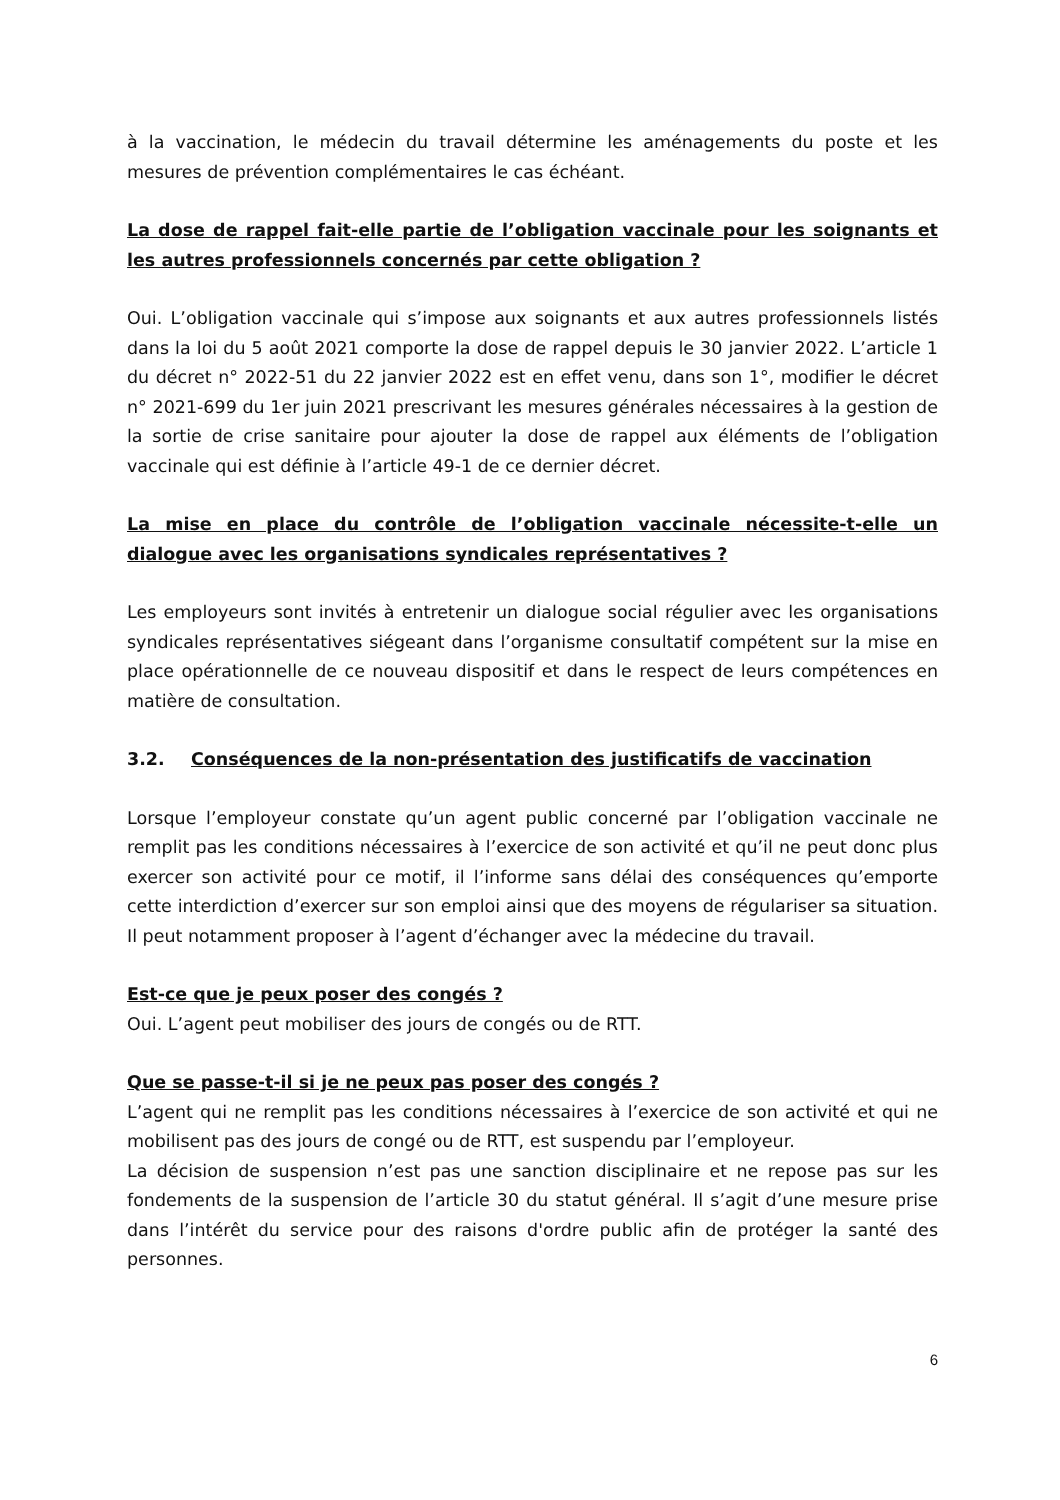à la vaccination, le médecin du travail détermine les aménagements du poste et les mesures de prévention complémentaires le cas échéant.
La dose de rappel fait-elle partie de l’obligation vaccinale pour les soignants et les autres professionnels concernés par cette obligation ?
Oui. L’obligation vaccinale qui s’impose aux soignants et aux autres professionnels listés dans la loi du 5 août 2021 comporte la dose de rappel depuis le 30 janvier 2022. L’article 1 du décret n° 2022-51 du 22 janvier 2022 est en effet venu, dans son 1°, modifier le décret n° 2021-699 du 1er juin 2021 prescrivant les mesures générales nécessaires à la gestion de la sortie de crise sanitaire pour ajouter la dose de rappel aux éléments de l’obligation vaccinale qui est définie à l’article 49-1 de ce dernier décret.
La mise en place du contrôle de l’obligation vaccinale nécessite-t-elle un dialogue avec les organisations syndicales représentatives ?
Les employeurs sont invités à entretenir un dialogue social régulier avec les organisations syndicales représentatives siégeant dans l’organisme consultatif compétent sur la mise en place opérationnelle de ce nouveau dispositif et dans le respect de leurs compétences en matière de consultation.
3.2. Conséquences de la non-présentation des justificatifs de vaccination
Lorsque l’employeur constate qu’un agent public concerné par l’obligation vaccinale ne remplit pas les conditions nécessaires à l’exercice de son activité et qu’il ne peut donc plus exercer son activité pour ce motif, il l’informe sans délai des conséquences qu’emporte cette interdiction d’exercer sur son emploi ainsi que des moyens de régulariser sa situation. Il peut notamment proposer à l’agent d’échanger avec la médecine du travail.
Est-ce que je peux poser des congés ?
Oui. L’agent peut mobiliser des jours de congés ou de RTT.
Que se passe-t-il si je ne peux pas poser des congés ?
L’agent qui ne remplit pas les conditions nécessaires à l’exercice de son activité et qui ne mobilisent pas des jours de congé ou de RTT, est suspendu par l’employeur.
La décision de suspension n’est pas une sanction disciplinaire et ne repose pas sur les fondements de la suspension de l’article 30 du statut général. Il s’agit d’une mesure prise dans l’intérêt du service pour des raisons d'ordre public afin de protéger la santé des personnes.
6